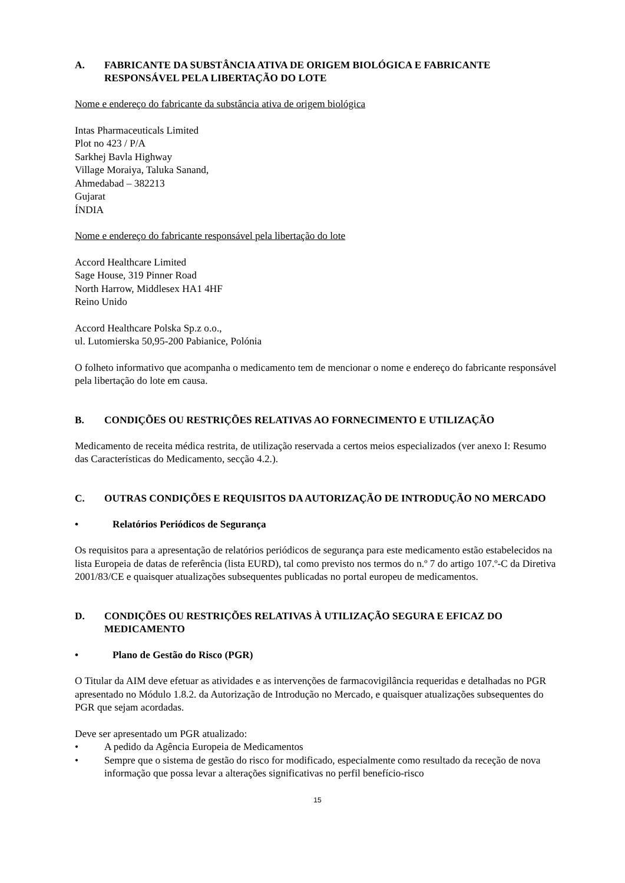A. FABRICANTE DA SUBSTÂNCIA ATIVA DE ORIGEM BIOLÓGICA E FABRICANTE RESPONSÁVEL PELA LIBERTAÇÃO DO LOTE
Nome e endereço do fabricante da substância ativa de origem biológica
Intas Pharmaceuticals Limited
Plot no 423 / P/A
Sarkhej Bavla Highway
Village Moraiya, Taluka Sanand,
Ahmedabad – 382213
Gujarat
ÍNDIA
Nome e endereço do fabricante responsável pela libertação do lote
Accord Healthcare Limited
Sage House, 319 Pinner Road
North Harrow, Middlesex HA1 4HF
Reino Unido
Accord Healthcare Polska Sp.z o.o.,
ul. Lutomierska 50,95-200 Pabianice, Polónia
O folheto informativo que acompanha o medicamento tem de mencionar o nome e endereço do fabricante responsável pela libertação do lote em causa.
B. CONDIÇÕES OU RESTRIÇÕES RELATIVAS AO FORNECIMENTO E UTILIZAÇÃO
Medicamento de receita médica restrita, de utilização reservada a certos meios especializados (ver anexo I: Resumo das Características do Medicamento, secção 4.2.).
C. OUTRAS CONDIÇÕES E REQUISITOS DA AUTORIZAÇÃO DE INTRODUÇÃO NO MERCADO
• Relatórios Periódicos de Segurança
Os requisitos para a apresentação de relatórios periódicos de segurança para este medicamento estão estabelecidos na lista Europeia de datas de referência (lista EURD), tal como previsto nos termos do n.º 7 do artigo 107.º-C da Diretiva 2001/83/CE e quaisquer atualizações subsequentes publicadas no portal europeu de medicamentos.
D. CONDIÇÕES OU RESTRIÇÕES RELATIVAS À UTILIZAÇÃO SEGURA E EFICAZ DO MEDICAMENTO
• Plano de Gestão do Risco (PGR)
O Titular da AIM deve efetuar as atividades e as intervenções de farmacovigilância requeridas e detalhadas no PGR apresentado no Módulo 1.8.2. da Autorização de Introdução no Mercado, e quaisquer atualizações subsequentes do PGR que sejam acordadas.
Deve ser apresentado um PGR atualizado:
• A pedido da Agência Europeia de Medicamentos
• Sempre que o sistema de gestão do risco for modificado, especialmente como resultado da receção de nova informação que possa levar a alterações significativas no perfil benefício-risco
15